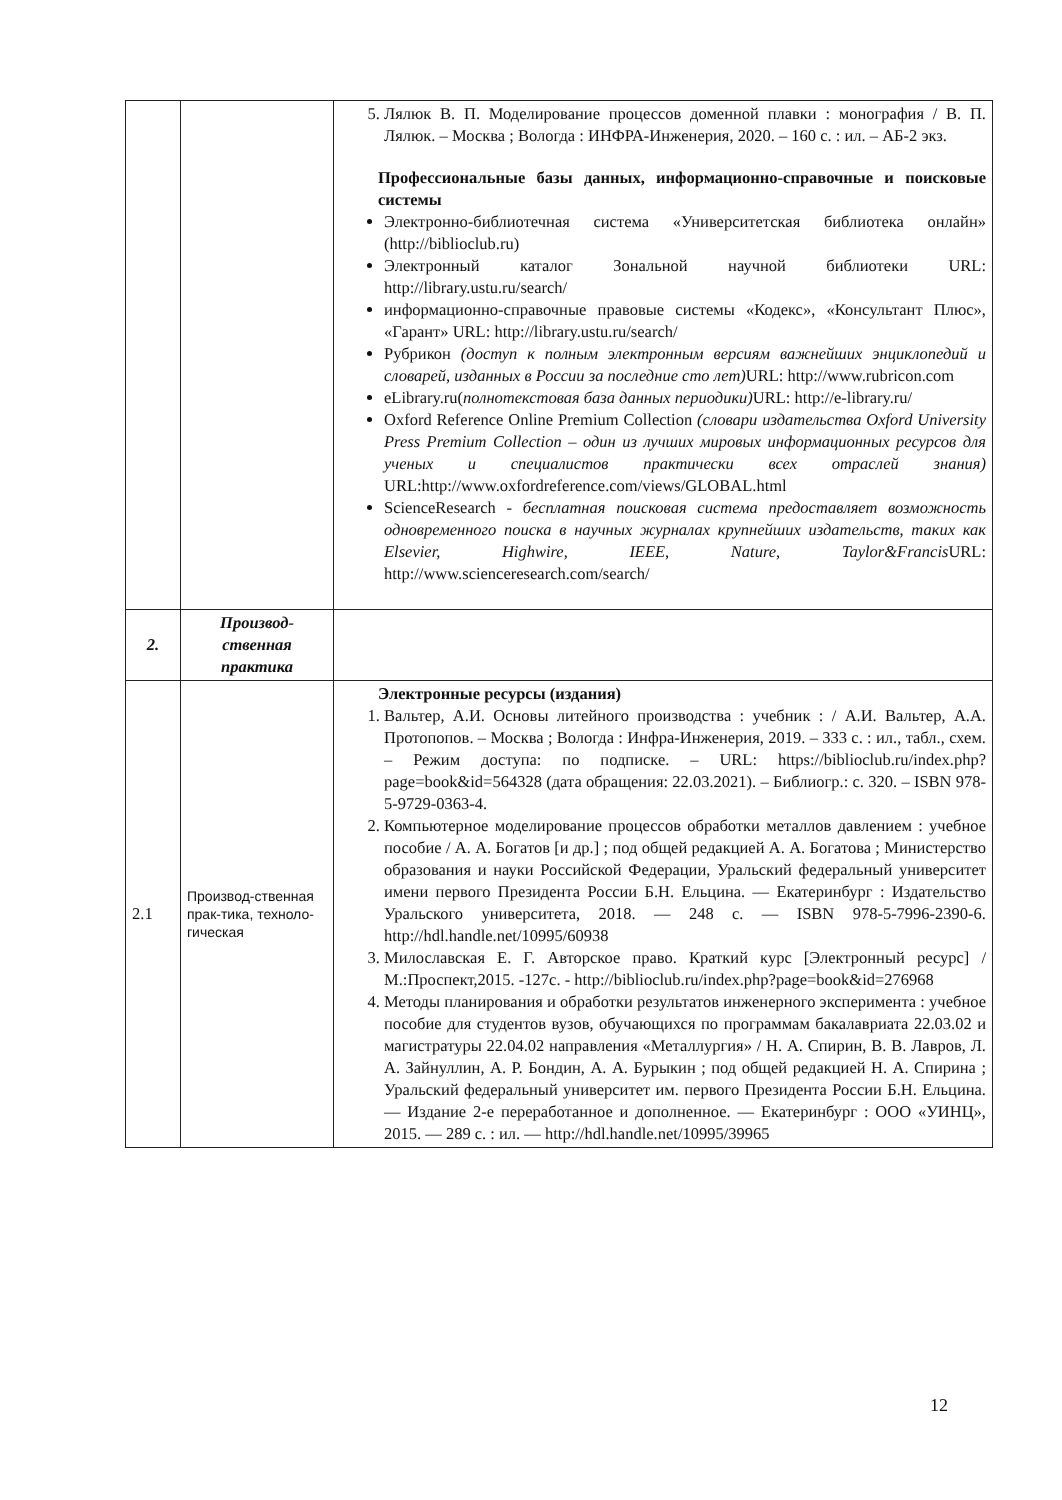| | | 5. Лялюк В. П. Моделирование процессов доменной плавки : монография / В. П. Лялюк. – Москва ; Вологда : ИНФРА-Инженерия, 2020. – 160 с. : ил. – АБ-2 экз. Профессиональные базы данных, информационно-справочные и поисковые системы Электронно-библиотечная система «Университетская библиотека онлайн» ( http://biblioclub.ru ) Электронный каталог Зональной научной библиотеки URL: http://library.ustu.ru/search/ информационно-справочные правовые системы «Кодекс», «Консультант Плюс», «Гарант» URL: http://library.ustu.ru/search/ Рубрикон (доступ к полным электронным версиям важнейших энциклопедий и словарей, изданных в России за последние сто лет) URL: http://www.rubricon.com eLibrary.ru( полнотекстовая база данных периодики) URL: http://e-library.ru/ Oxford Reference Online Premium Collection (словари издательства Oxford University Press Premium Collection – один из лучших мировых информационных ресурсов для ученых и специалистов практически всех отраслей знания) URL: http://www.oxfordreference.com/views/GLOBAL.html ScienceResearch - бесплатная поисковая система предоставляет возможность одновременного поиска в научных журналах крупнейших издательств, таких как Elsevier, Highwire, IEEE, Nature, Taylor&Francis URL: http://www.scienceresearch.com/search/ |
| 2. | Производ-ственная практика | |
| 2.1 | Производ-ственная прак-тика, техноло-гическая | Электронные ресурсы (издания) 1. Вальтер, А.И. Основы литейного производства : учебник : / А.И. Вальтер, А.А. Протопопов. – Москва ; Вологда : Инфра-Инженерия, 2019. – 333 с. : ил., табл., схем. – Режим доступа: по подписке. – URL: https://biblioclub.ru/index.php?page=book&id=564328 (дата обращения: 22.03.2021). – Библиогр.: с. 320. – ISBN 978-5-9729-0363-4. 2. Компьютерное моделирование процессов обработки металлов давлением : учебное пособие / А. А. Богатов [и др.] ; под общей редакцией А. А. Богатова ; Министерство образования и науки Российской Федерации, Уральский федеральный университет имени первого Президента России Б.Н. Ельцина. — Екатеринбург : Издательство Уральского университета, 2018. — 248 с. — ISBN 978-5-7996-2390-6. http://hdl.handle.net/10995/60938 3. Милославская Е. Г. Авторское право. Краткий курс [Электронный ресурс] / М.:Проспект,2015. -127с. - http://biblioclub.ru/index.php?page=book&id=276968 4. Методы планирования и обработки результатов инженерного эксперимента : учебное пособие для студентов вузов, обучающихся по программам бакалавриата 22.03.02 и магистратуры 22.04.02 направления «Металлургия» / Н. А. Спирин, В. В. Лавров, Л. А. Зайнуллин, А. Р. Бондин, А. А. Бурыкин ; под общей редакцией Н. А. Спирина ; Уральский федеральный университет им. первого Президента России Б.Н. Ельцина. — Издание 2-е переработанное и дополненное. — Екатеринбург : ООО «УИНЦ», 2015. — 289 с. : ил. — http://hdl.handle.net/10995/39965 |
12